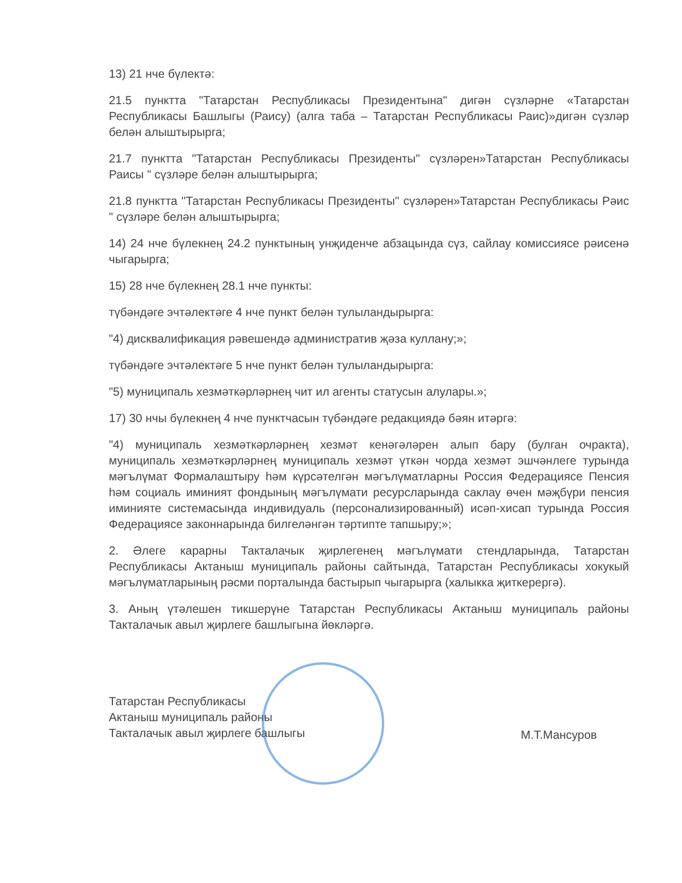13) 21 нче бүлектә:
21.5 пунктта "Татарстан Республикасы Президентына" дигән сүзләрне «Татарстан Республикасы Башлыгы (Раису) (алга таба – Татарстан Республикасы Раис)»дигән сүзләр белән алыштырырга;
21.7 пунктта "Татарстан Республикасы Президенты" сүзләрен»Татарстан Республикасы Раисы " сүзләре белән алыштырырга;
21.8 пунктта "Татарстан Республикасы Президенты" сүзләрен»Татарстан Республикасы Рәис " сүзләре белән алыштырырга;
14) 24 нче бүлекнең 24.2 пунктының унҗиденче абзацында сүз, сайлау комиссиясе рәисенә чыгарырга;
15) 28 нче бүлекнең 28.1 нче пункты:
түбәндәге эчтәлектәге 4 нче пункт белән тулыландырырга:
"4) дисквалификация рәвешендә административ җәза куллану;»;
түбәндәге эчтәлектәге 5 нче пункт белән тулыландырырга:
"5) муниципаль хезмәткәрләрнең чит ил агенты статусын алулары.»;
17) 30 нчы бүлекнең 4 нче пунктчасын түбәндәге редакциядә бәян итәргә:
"4) муниципаль хезмәткәрләрнең хезмәт кенәгәләрен алып бару (булган очракта), муниципаль хезмәткәрләрнең муниципаль хезмәт үткән чорда хезмәт эшчәнлеге турында мәгълүмат Формалаштыру һәм күрсәтелгән мәгълүматларны Россия Федерациясе Пенсия һәм социаль иминият фондының мәгълүмати ресурсларында саклау өчен мәҗбүри пенсия иминияте системасында индивидуаль (персонализированный) исәп-хисап турында Россия Федерациясе законнарында билгеләнгән тәртипте тапшыру;»;
2. Әлеге карарны Такталачык җирлегенең мәгълүмати стендларында, Татарстан Республикасы Актаныш муниципаль районы сайтында, Татарстан Республикасы хокукый мәгълүматларының рәсми порталында бастырып чыгарырга (халыкка җиткерергә).
3. Аның үтәлешен тикшерүне Татарстан Республикасы Актаныш муниципаль районы Такталачык авыл җирлеге башлыгына йөкләргә.
Татарстан Республикасы
Актаныш муниципаль районы
Такталачык авыл җирлеге башлыгы
М.Т.Мансуров